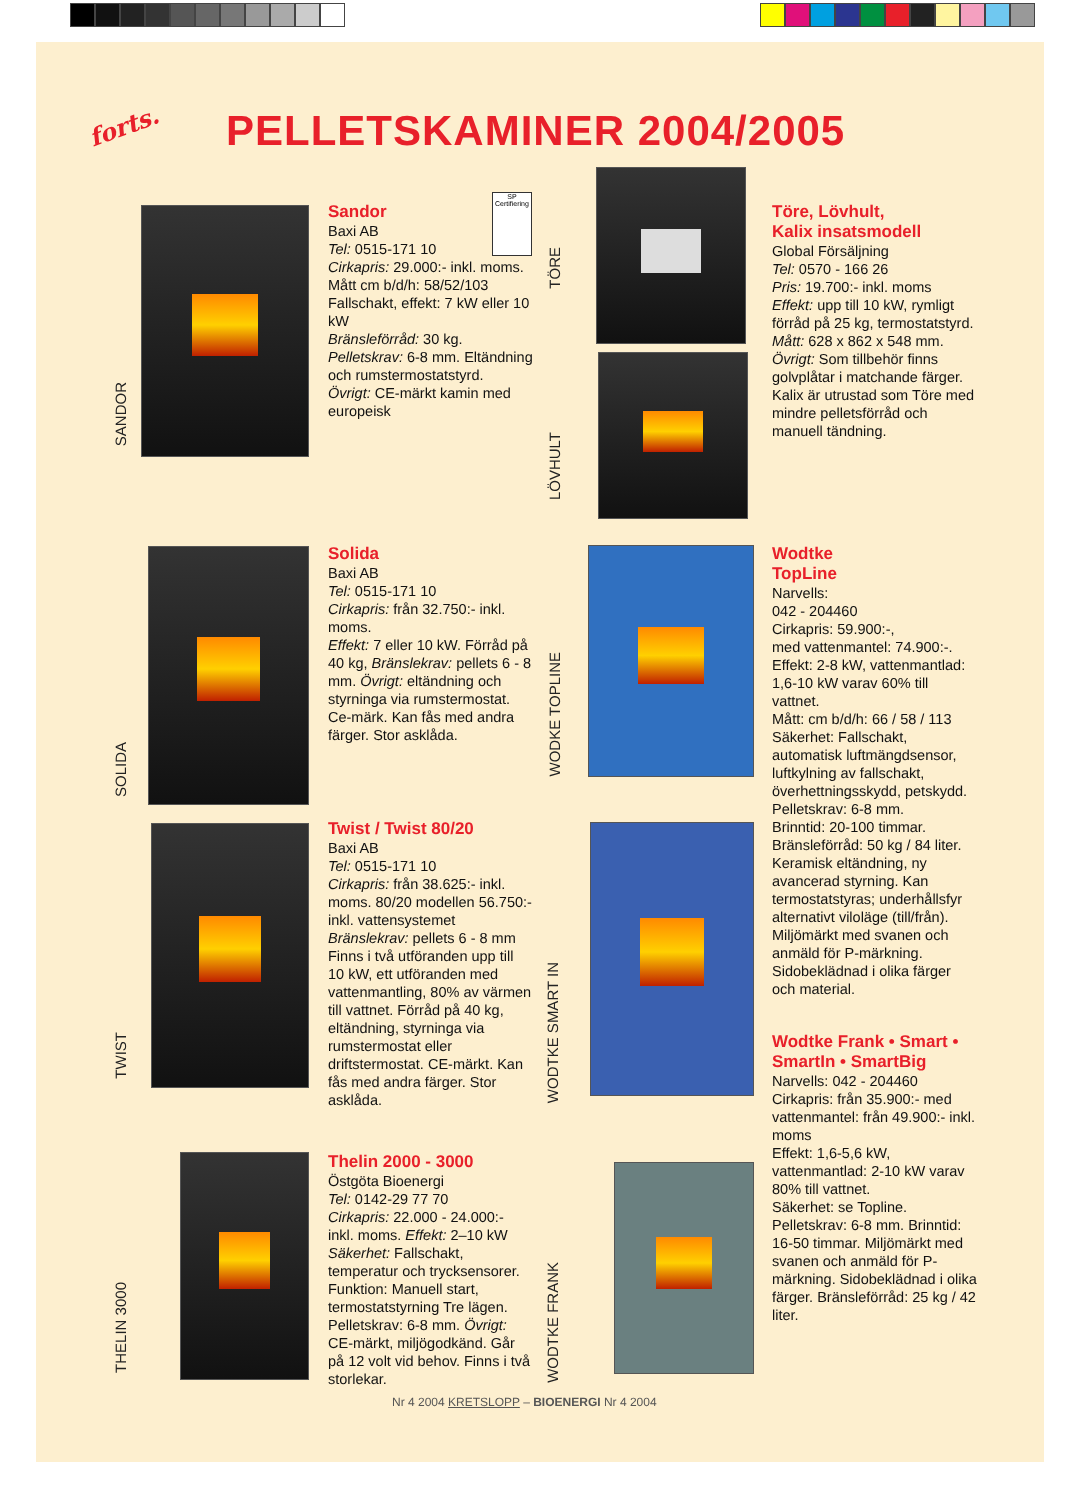forts. PELLETSKAMINER 2004/2005
SANDOR
Sandor
Baxi AB
Tel: 0515-171 10
Cirkapris: 29.000:- inkl. moms.
Mått cm b/d/h: 58/52/103
Fallschakt, effekt: 7 kW eller 10 kW
Bränsleförråd: 30 kg.
Pelletskrav: 6-8 mm. Eltändning och rumstermostatstyrd.
Övrigt: CE-märkt kamin med europeisk
SP
Certifiering
TÖRE
LÖVHULT
Töre, Lövhult,
Kalix insatsmodell
Global Försäljning
Tel: 0570 - 166 26
Pris: 19.700:- inkl. moms
Effekt: upp till 10 kW, rymligt förråd på 25 kg, termostatstyrd.
Mått: 628 x 862 x 548 mm.
Övrigt: Som tillbehör finns golvplåtar i matchande färger.
Kalix är utrustad som Töre med mindre pelletsförråd och manuell tändning.
SOLIDA
Solida
Baxi AB
Tel: 0515-171 10
Cirkapris: från 32.750:- inkl. moms.
Effekt: 7 eller 10 kW. Förråd på 40 kg, Bränslekrav: pellets 6 - 8 mm. Övrigt: eltändning och styrninga via rumstermostat. Ce-märk. Kan fås med andra färger. Stor asklåda.
WODKE TOPLINE
Wodtke
TopLine
Narvells:
042 - 204460
Cirkapris: 59.900:-,
med vattenmantel: 74.900:-.
Effekt: 2-8 kW, vattenmantlad: 1,6-10 kW varav 60% till vattnet.
Mått: cm b/d/h: 66 / 58 / 113
Säkerhet: Fallschakt, automatisk luftmängdsensor, luftkylning av fallschakt, överhettningsskydd, petskydd.
Pelletskrav: 6-8 mm.
Brinntid: 20-100 timmar.
Bränsleförråd: 50 kg / 84 liter.
Keramisk eltändning, ny avancerad styrning. Kan termostatstyras; underhållsfyr alternativt viloläge (till/från). Miljömärkt med svanen och anmäld för P-märkning. Sidobeklädnad i olika färger och material.
TWIST
Twist / Twist 80/20
Baxi AB
Tel: 0515-171 10
Cirkapris: från 38.625:- inkl. moms. 80/20 modellen 56.750:- inkl. vattensystemet
Bränslekrav: pellets 6 - 8 mm
Finns i två utföranden upp till 10 kW, ett utföranden med vattenmantling, 80% av värmen till vattnet. Förråd på 40 kg, eltändning, styrninga via rumstermostat eller driftstermostat. CE-märkt. Kan fås med andra färger. Stor asklåda.
WODTKE SMART IN
Wodtke Frank • Smart • SmartIn • SmartBig
Narvells: 042 - 204460
Cirkapris: från 35.900:- med vattenmantel: från 49.900:- inkl. moms
Effekt: 1,6-5,6 kW, vattenmantlad: 2-10 kW varav 80% till vattnet.
Säkerhet: se Topline.
Pelletskrav: 6-8 mm. Brinntid: 16-50 timmar. Miljömärkt med svanen och anmäld för P-märkning. Sidobeklädnad i olika färger. Bränsleförråd: 25 kg / 42 liter.
THELIN 3000
Thelin 2000 - 3000
Östgöta Bioenergi
Tel: 0142-29 77 70
Cirkapris: 22.000 - 24.000:- inkl. moms. Effekt: 2–10 kW
Säkerhet: Fallschakt, temperatur och trycksensorer. Funktion: Manuell start, termostatstyrning Tre lägen. Pelletskrav: 6-8 mm. Övrigt: CE-märkt, miljögodkänd. Går på 12 volt vid behov. Finns i två storlekar.
WODTKE FRANK
Nr 4 2004 KRETSLOPP – BIOENERGI Nr 4 2004